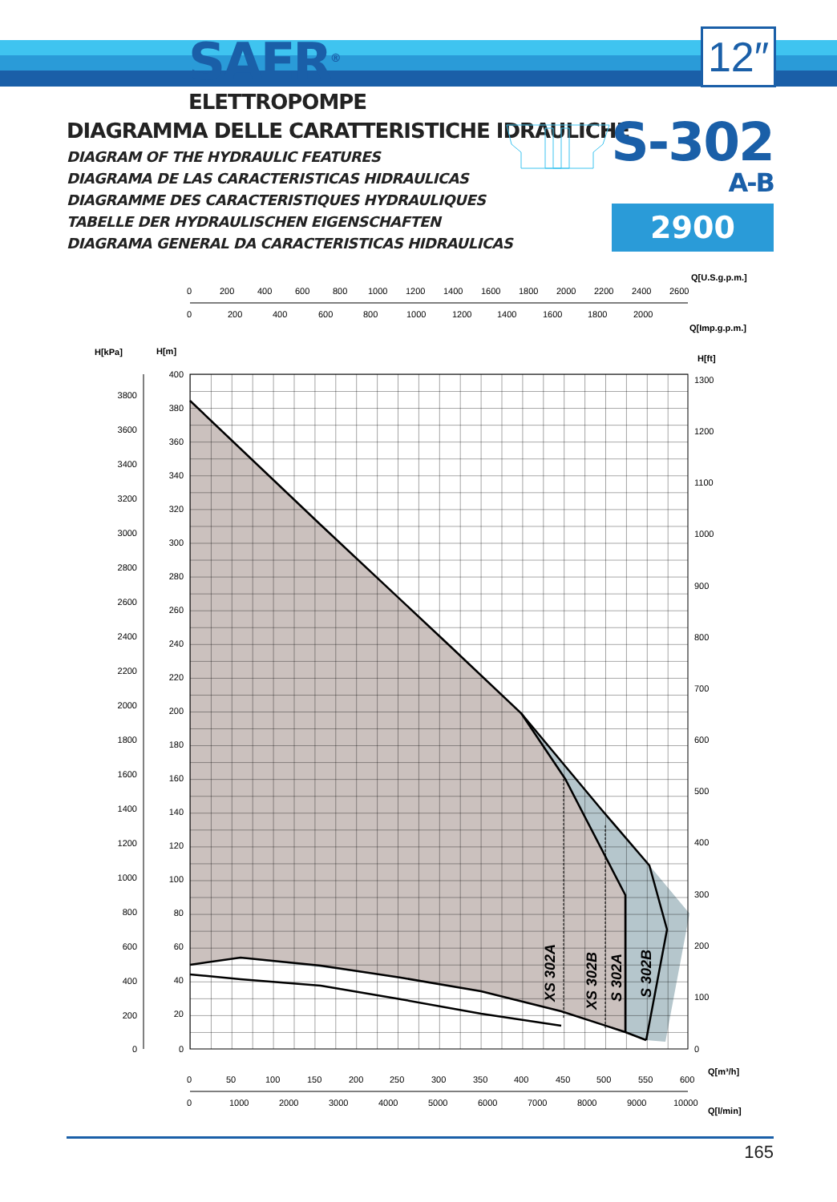SAER<sup>®</sup>
ELETTROPOMPE
12″
DIAGRAMMA DELLE CARATTERISTICHE IDRAULICHE
DIAGRAM OF THE HYDRAULIC FEATURES
DIAGRAMA DE LAS CARACTERISTICAS HIDRAULICAS
DIAGRAMME DES CARACTERISTIQUES HYDRAULIQUES
TABELLE DER HYDRAULISCHEN EIGENSCHAFTEN
DIAGRAMA GENERAL DA CARACTERISTICAS HIDRAULICAS
S-302
A-B
2900 1/min
Q[U.S.g.p.m.]
Q[Imp.g.p.m.]
H[kPa]
H[m]
H[ft]
0
200
400
600
800
1000
1200
1400
1600
1800
2000
2200
2400
2600
0
200
400
600
800
1000
1200
1400
1600
1800
2000
XS 302A
XS 302B
S 302A
S 302B
400
380
360
340
320
300
280
260
240
220
200
180
160
140
120
100
80
60
40
20
0
3800
3600
3400
3200
3000
2800
2600
2400
2200
2000
1800
1600
1400
1200
1000
800
600
400
200
0
1300
1200
1100
1000
900
800
700
600
500
400
300
200
100
0
0
50
100
150
200
250
300
350
400
450
500
550
600
Q[m³/h]
0
1000
2000
3000
4000
5000
6000
7000
8000
9000
10000
Q[l/min]
165